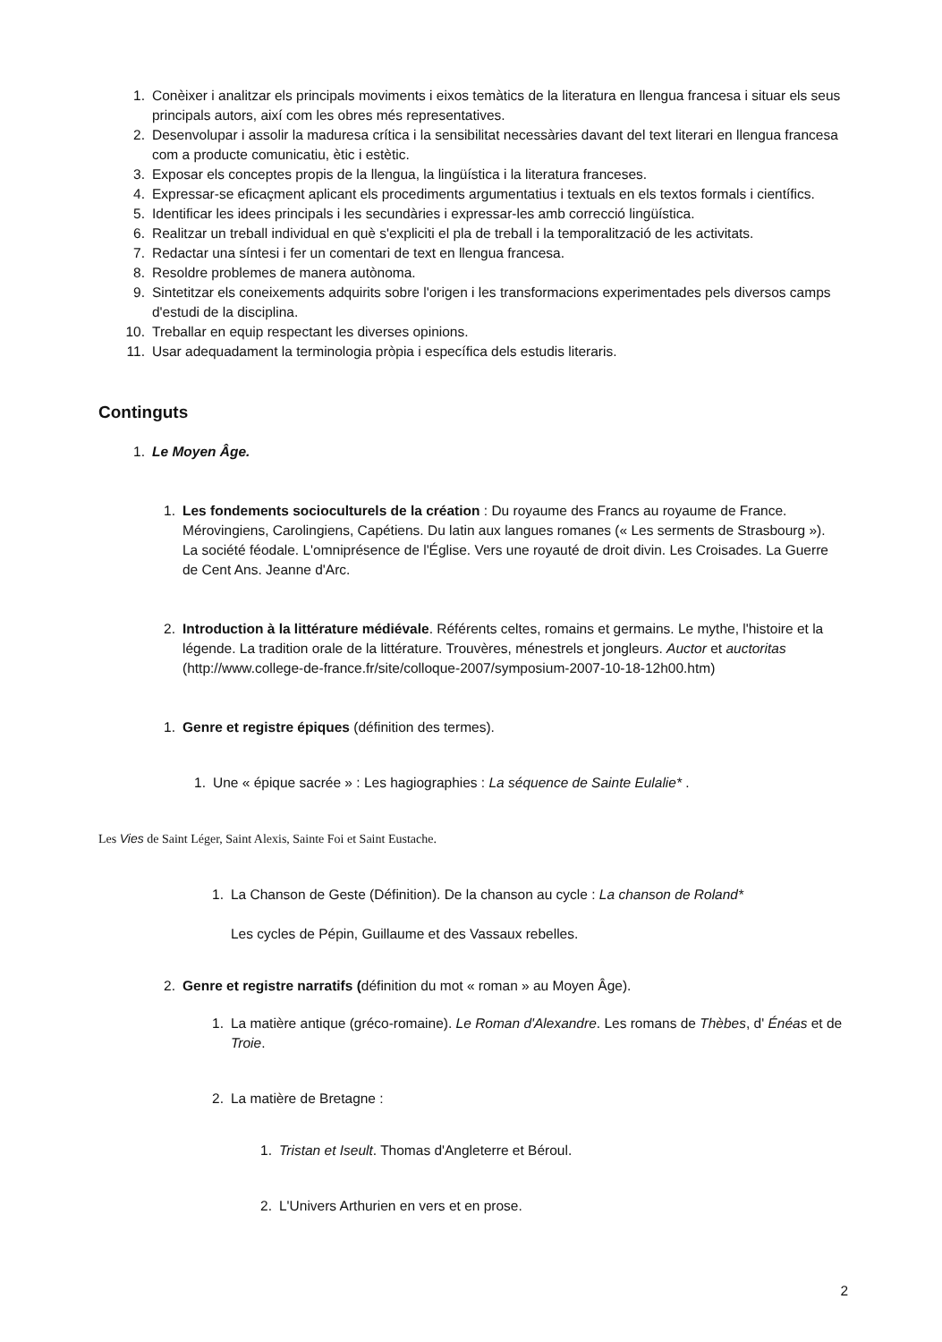1. Conèixer i analitzar els principals moviments i eixos temàtics de la literatura en llengua francesa i situar els seus principals autors, així com les obres més representatives.
2. Desenvolupar i assolir la maduresa crítica i la sensibilitat necessàries davant del text literari en llengua francesa com a producte comunicatiu, ètic i estètic.
3. Exposar els conceptes propis de la llengua, la lingüística i la literatura franceses.
4. Expressar-se eficaçment aplicant els procediments argumentatius i textuals en els textos formals i científics.
5. Identificar les idees principals i les secundàries i expressar-les amb correcció lingüística.
6. Realitzar un treball individual en què s'expliciti el pla de treball i la temporalització de les activitats.
7. Redactar una síntesi i fer un comentari de text en llengua francesa.
8. Resoldre problemes de manera autònoma.
9. Sintetitzar els coneixements adquirits sobre l'origen i les transformacions experimentades pels diversos camps d'estudi de la disciplina.
10. Treballar en equip respectant les diverses opinions.
11. Usar adequadament la terminologia pròpia i específica dels estudis literaris.
Continguts
1. Le Moyen Âge.
1. Les fondements socioculturels de la création : Du royaume des Francs au royaume de France. Mérovingiens, Carolingiens, Capétiens. Du latin aux langues romanes (« Les serments de Strasbourg »). La société féodale. L'omniprésence de l'Église. Vers une royauté de droit divin. Les Croisades. La Guerre de Cent Ans. Jeanne d'Arc.
2. Introduction à la littérature médiévale. Référents celtes, romains et germains. Le mythe, l'histoire et la légende. La tradition orale de la littérature. Trouvères, ménestrels et jongleurs. Auctor et auctoritas
(http://www.college-de-france.fr/site/colloque-2007/symposium-2007-10-18-12h00.htm)
1. Genre et registre épiques (définition des termes).
1. Une « épique sacrée » : Les hagiographies : La séquence de Sainte Eulalie* .
Les Vies de Saint Léger, Saint Alexis, Sainte Foi et Saint Eustache.
1. La Chanson de Geste (Définition). De la chanson au cycle : La chanson de Roland*
Les cycles de Pépin, Guillaume et des Vassaux rebelles.
2. Genre et registre narratifs (définition du mot « roman » au Moyen Âge).
1. La matière antique (gréco-romaine). Le Roman d'Alexandre. Les romans de Thèbes, d' Énéas et de Troie.
2. La matière de Bretagne :
1. Tristan et Iseult. Thomas d'Angleterre et Béroul.
2. L'Univers Arthurien en vers et en prose.
2